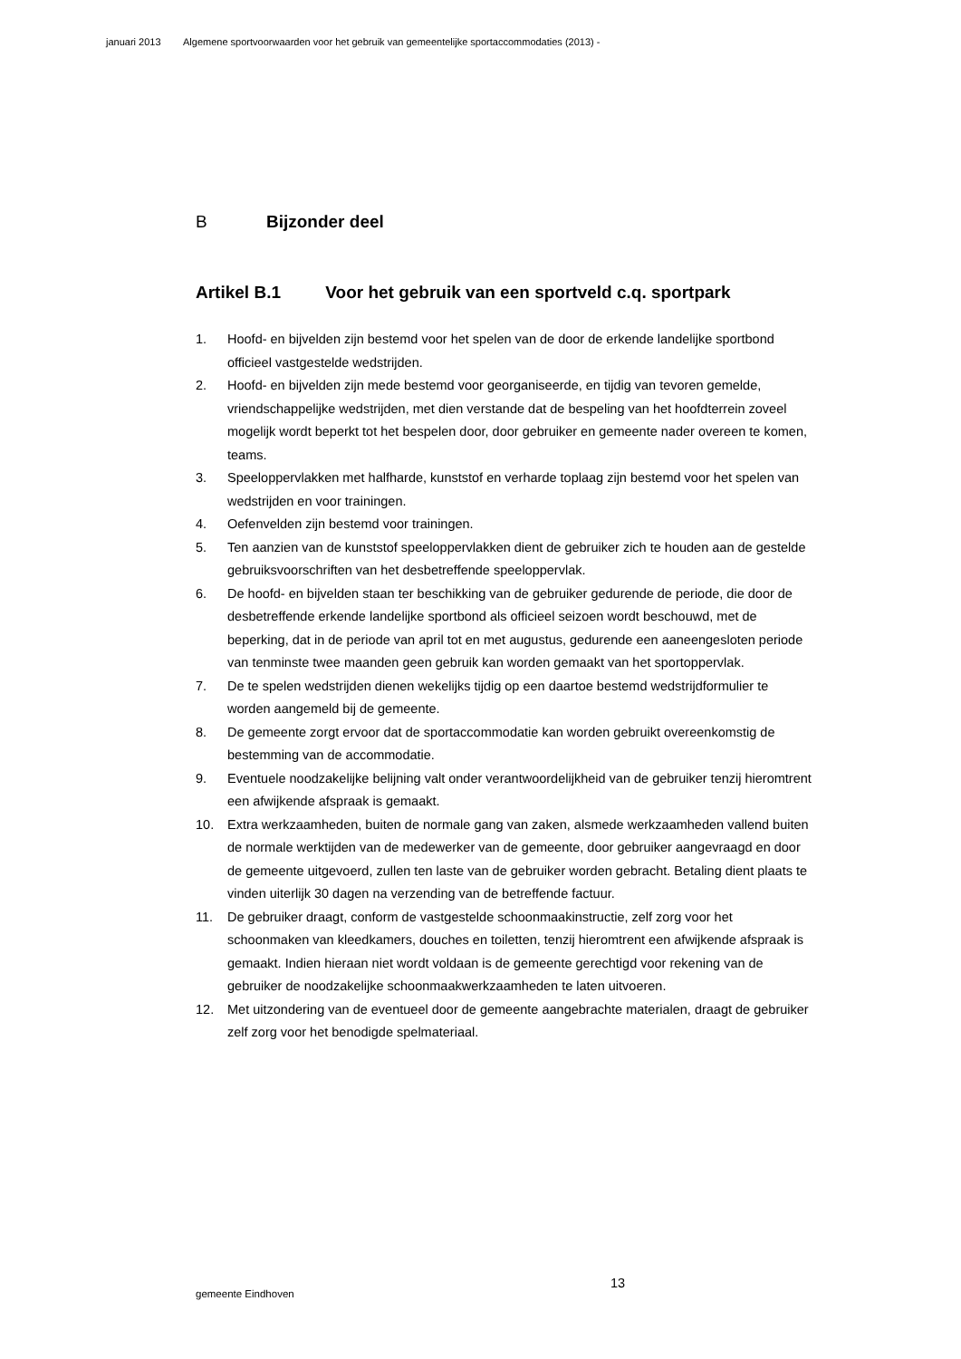januari 2013 Algemene sportvoorwaarden voor het gebruik van gemeentelijke sportaccommodaties (2013) -
B Bijzonder deel
Artikel B.1 Voor het gebruik van een sportveld c.q. sportpark
1. Hoofd- en bijvelden zijn bestemd voor het spelen van de door de erkende landelijke sportbond officieel vastgestelde wedstrijden.
2. Hoofd- en bijvelden zijn mede bestemd voor georganiseerde, en tijdig van tevoren gemelde, vriendschappelijke wedstrijden, met dien verstande dat de bespeling van het hoofdterrein zoveel mogelijk wordt beperkt tot het bespelen door, door gebruiker en gemeente nader overeen te komen, teams.
3. Speeloppervlakken met halfharde, kunststof en verharde toplaag zijn bestemd voor het spelen van wedstrijden en voor trainingen.
4. Oefenvelden zijn bestemd voor trainingen.
5. Ten aanzien van de kunststof speeloppervlakken dient de gebruiker zich te houden aan de gestelde gebruiksvoorschriften van het desbetreffende speeloppervlak.
6. De hoofd- en bijvelden staan ter beschikking van de gebruiker gedurende de periode, die door de desbetreffende erkende landelijke sportbond als officieel seizoen wordt beschouwd, met de beperking, dat in de periode van april tot en met augustus, gedurende een aaneengesloten periode van tenminste twee maanden geen gebruik kan worden gemaakt van het sportoppervlak.
7. De te spelen wedstrijden dienen wekelijks tijdig op een daartoe bestemd wedstrijdformulier te worden aangemeld bij de gemeente.
8. De gemeente zorgt ervoor dat de sportaccommodatie kan worden gebruikt overeenkomstig de bestemming van de accommodatie.
9. Eventuele noodzakelijke belijning valt onder verantwoordelijkheid van de gebruiker tenzij hieromtrent een afwijkende afspraak is gemaakt.
10. Extra werkzaamheden, buiten de normale gang van zaken, alsmede werkzaamheden vallend buiten de normale werktijden van de medewerker van de gemeente, door gebruiker aangevraagd en door de gemeente uitgevoerd, zullen ten laste van de gebruiker worden gebracht. Betaling dient plaats te vinden uiterlijk 30 dagen na verzending van de betreffende factuur.
11. De gebruiker draagt, conform de vastgestelde schoonmaakinstructie, zelf zorg voor het schoonmaken van kleedkamers, douches en toiletten, tenzij hieromtrent een afwijkende afspraak is gemaakt. Indien hieraan niet wordt voldaan is de gemeente gerechtigd voor rekening van de gebruiker de noodzakelijke schoonmaakwerkzaamheden te laten uitvoeren.
12. Met uitzondering van de eventueel door de gemeente aangebrachte materialen, draagt de gebruiker zelf zorg voor het benodigde spelmateriaal.
gemeente Eindhoven
13